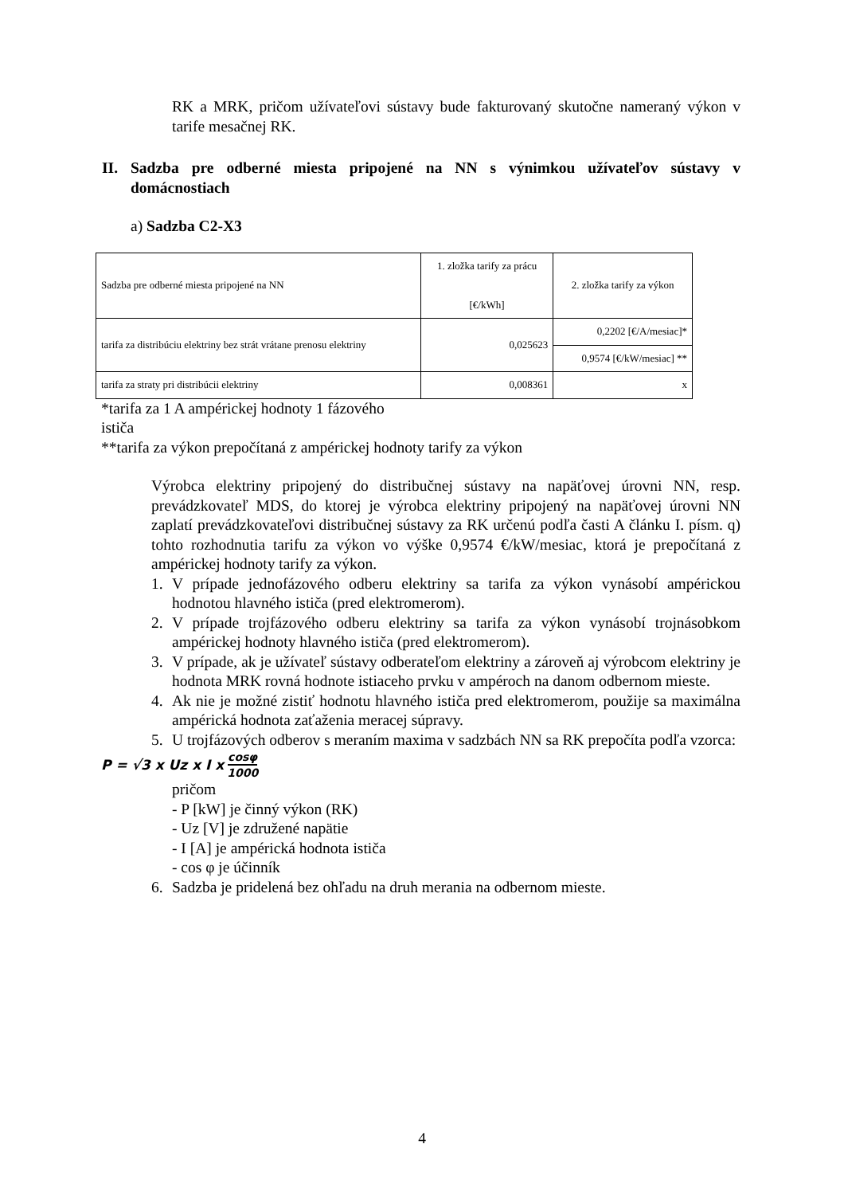RK a MRK, pričom užívateľovi sústavy bude fakturovaný skutočne nameraný výkon v tarife mesačnej RK.
II. Sadzba pre odberné miesta pripojené na NN s výnimkou užívateľov sústavy v domácnostiach
a) Sadzba C2-X3
| Sadzba pre odberné miesta pripojené na NN | 1. zložka tarify za prácu [€/kWh] | 2. zložka tarify za výkon |
| tarifa za distribúciu elektriny bez strát vrátane prenosu elektriny | 0,025623 | 0,2202 [€/A/mesiac]* |
| | | 0,9574 [€/kW/mesiac] ** |
| tarifa za straty pri distribúcii elektriny | 0,008361 | x |
*tarifa za 1 A ampérickej hodnoty 1 fázového
ističa
**tarifa za výkon prepočítaná z ampérickej hodnoty tarify za výkon
Výrobca elektriny pripojený do distribučnej sústavy na napäťovej úrovni NN, resp. prevádzkovateľ MDS, do ktorej je výrobca elektriny pripojený na napäťovej úrovni NN zaplatí prevádzkovateľovi distribučnej sústavy za RK určenú podľa časti A článku I. písm. q) tohto rozhodnutia tarifu za výkon vo výške 0,9574 €/kW/mesiac, ktorá je prepočítaná z ampérickej hodnoty tarify za výkon.
1. V prípade jednofázového odberu elektriny sa tarifa za výkon vynásobí ampérickou hodnotou hlavného ističa (pred elektromerom).
2. V prípade trojfázového odberu elektriny sa tarifa za výkon vynásobí trojnásobkom ampérickej hodnoty hlavného ističa (pred elektromerom).
3. V prípade, ak je užívateľ sústavy odberateľom elektriny a zároveň aj výrobcom elektriny je hodnota MRK rovná hodnote istiaceho prvku v ampéroch na danom odbernom mieste.
4. Ak nie je možné zistiť hodnotu hlavného ističa pred elektromerom, použije sa maximálna ampérická hodnota zaťaženia meracej súpravy.
5. U trojfázových odberov s meraním maxima v sadzbách NN sa RK prepočíta podľa vzorca:
P = √3 x Uz x I x cosφ 1000
pričom
- P [kW] je činný výkon (RK)
- Uz [V] je združené napätie
- I [A] je ampérická hodnota ističa
- cos φ je účinník
6. Sadzba je pridelená bez ohľadu na druh merania na odbernom mieste.
4